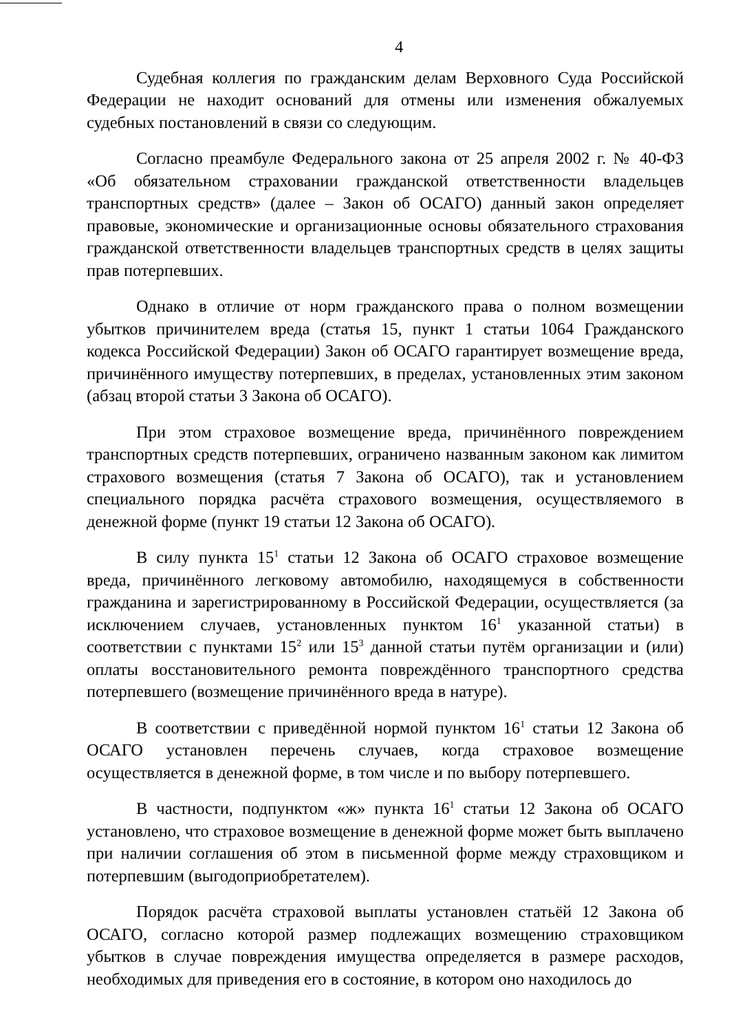4
Судебная коллегия по гражданским делам Верховного Суда Российской Федерации не находит оснований для отмены или изменения обжалуемых судебных постановлений в связи со следующим.
Согласно преамбуле Федерального закона от 25 апреля 2002 г. № 40-ФЗ «Об обязательном страховании гражданской ответственности владельцев транспортных средств» (далее – Закон об ОСАГО) данный закон определяет правовые, экономические и организационные основы обязательного страхования гражданской ответственности владельцев транспортных средств в целях защиты прав потерпевших.
Однако в отличие от норм гражданского права о полном возмещении убытков причинителем вреда (статья 15, пункт 1 статьи 1064 Гражданского кодекса Российской Федерации) Закон об ОСАГО гарантирует возмещение вреда, причинённого имуществу потерпевших, в пределах, установленных этим законом (абзац второй статьи 3 Закона об ОСАГО).
При этом страховое возмещение вреда, причинённого повреждением транспортных средств потерпевших, ограничено названным законом как лимитом страхового возмещения (статья 7 Закона об ОСАГО), так и установлением специального порядка расчёта страхового возмещения, осуществляемого в денежной форме (пункт 19 статьи 12 Закона об ОСАГО).
В силу пункта 15<sup>1</sup> статьи 12 Закона об ОСАГО страховое возмещение вреда, причинённого легковому автомобилю, находящемуся в собственности гражданина и зарегистрированному в Российской Федерации, осуществляется (за исключением случаев, установленных пунктом 16<sup>1</sup> указанной статьи) в соответствии с пунктами 15<sup>2</sup> или 15<sup>3</sup> данной статьи путём организации и (или) оплаты восстановительного ремонта повреждённого транспортного средства потерпевшего (возмещение причинённого вреда в натуре).
В соответствии с приведённой нормой пунктом 16<sup>1</sup> статьи 12 Закона об ОСАГО установлен перечень случаев, когда страховое возмещение осуществляется в денежной форме, в том числе и по выбору потерпевшего.
В частности, подпунктом «ж» пункта 16<sup>1</sup> статьи 12 Закона об ОСАГО установлено, что страховое возмещение в денежной форме может быть выплачено при наличии соглашения об этом в письменной форме между страховщиком и потерпевшим (выгодоприобретателем).
Порядок расчёта страховой выплаты установлен статьёй 12 Закона об ОСАГО, согласно которой размер подлежащих возмещению страховщиком убытков в случае повреждения имущества определяется в размере расходов, необходимых для приведения его в состояние, в котором оно находилось до